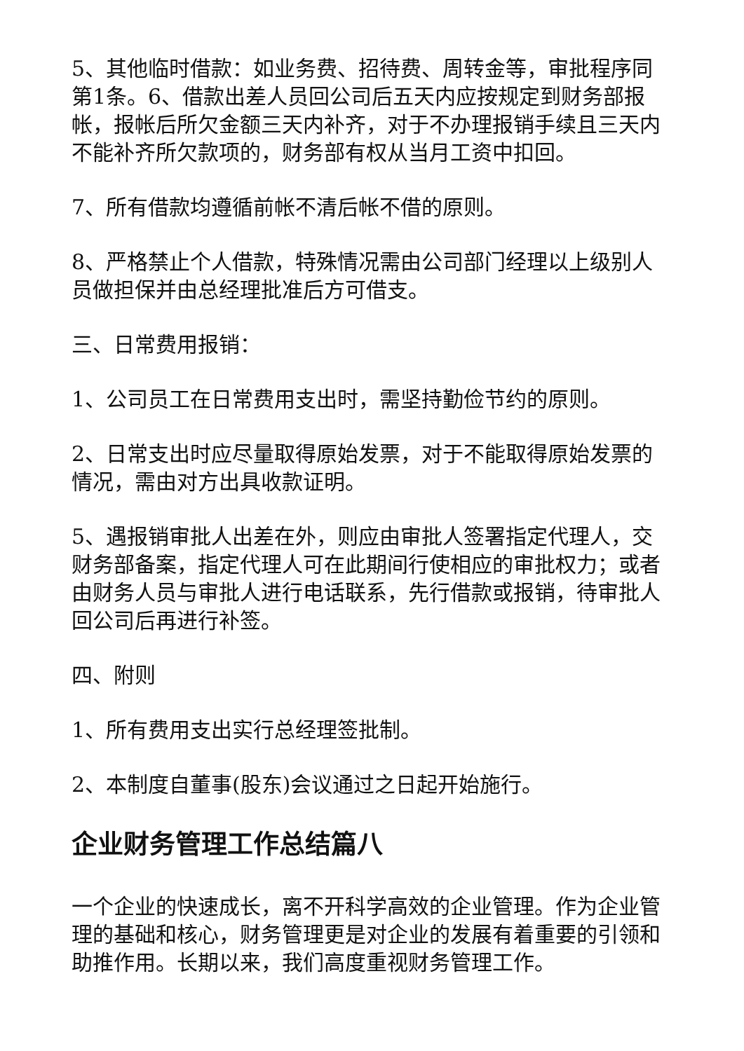5、其他临时借款：如业务费、招待费、周转金等，审批程序同第1条。6、借款出差人员回公司后五天内应按规定到财务部报帐，报帐后所欠金额三天内补齐，对于不办理报销手续且三天内不能补齐所欠款项的，财务部有权从当月工资中扣回。
7、所有借款均遵循前帐不清后帐不借的原则。
8、严格禁止个人借款，特殊情况需由公司部门经理以上级别人员做担保并由总经理批准后方可借支。
三、日常费用报销：
1、公司员工在日常费用支出时，需坚持勤俭节约的原则。
2、日常支出时应尽量取得原始发票，对于不能取得原始发票的情况，需由对方出具收款证明。
5、遇报销审批人出差在外，则应由审批人签署指定代理人，交财务部备案，指定代理人可在此期间行使相应的审批权力；或者由财务人员与审批人进行电话联系，先行借款或报销，待审批人回公司后再进行补签。
四、附则
1、所有费用支出实行总经理签批制。
2、本制度自董事(股东)会议通过之日起开始施行。
企业财务管理工作总结篇八
一个企业的快速成长，离不开科学高效的企业管理。作为企业管理的基础和核心，财务管理更是对企业的发展有着重要的引领和助推作用。长期以来，我们高度重视财务管理工作。